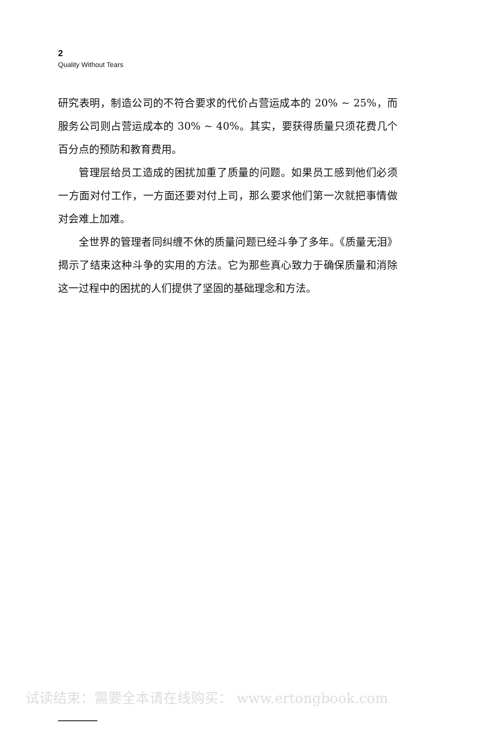2
Quality Without Tears
研究表明，制造公司的不符合要求的代价占营运成本的 20% ~ 25%，而服务公司则占营运成本的 30% ~ 40%。其实，要获得质量只须花费几个百分点的预防和教育费用。
管理层给员工造成的困扰加重了质量的问题。如果员工感到他们必须一方面对付工作，一方面还要对付上司，那么要求他们第一次就把事情做对会难上加难。
全世界的管理者同纠缠不休的质量问题已经斗争了多年。《质量无泪》揭示了结束这种斗争的实用的方法。它为那些真心致力于确保质量和消除这一过程中的困扰的人们提供了坚固的基础理念和方法。
试读结束：需要全本请在线购买： www.ertongbook.com